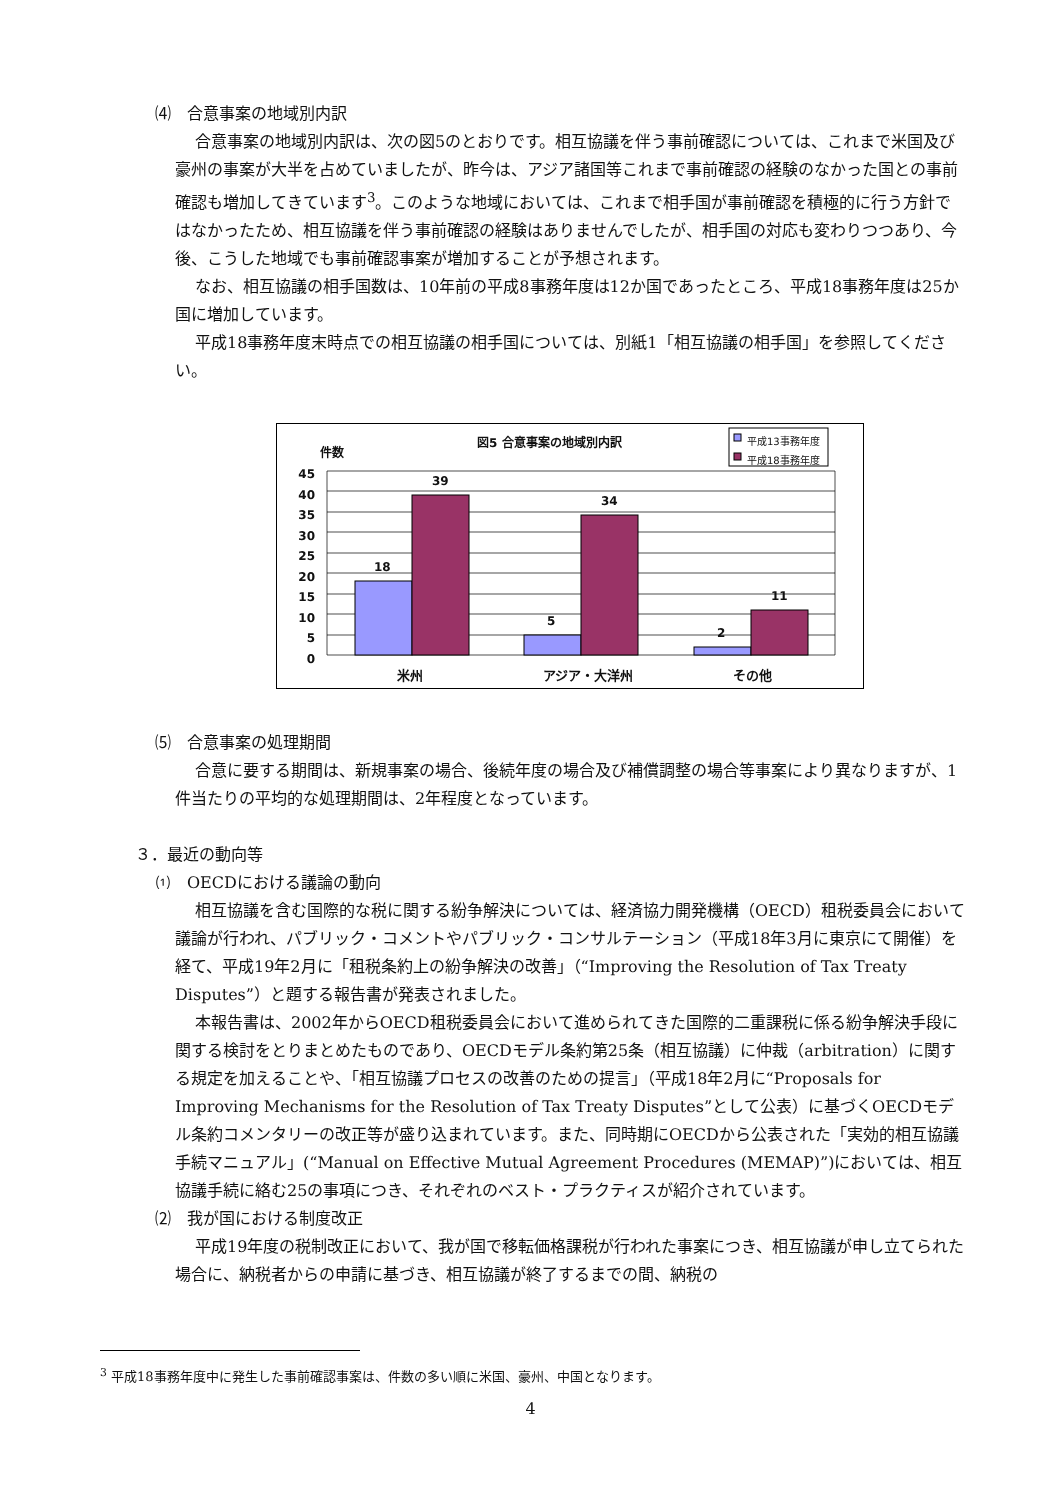⑷　合意事案の地域別内訳
合意事案の地域別内訳は、次の図5のとおりです。相互協議を伴う事前確認については、これまで米国及び豪州の事案が大半を占めていましたが、昨今は、アジア諸国等これまで事前確認の経験のなかった国との事前確認も増加してきています<sup>3</sup>。このような地域においては、これまで相手国が事前確認を積極的に行う方針ではなかったため、相互協議を伴う事前確認の経験はありませんでしたが、相手国の対応も変わりつつあり、今後、こうした地域でも事前確認事案が増加することが予想されます。
なお、相互協議の相手国数は、10年前の平成8事務年度は12か国であったところ、平成18事務年度は25か国に増加しています。
平成18事務年度末時点での相互協議の相手国については、別紙1「相互協議の相手国」を参照してください。
図5 合意事案の地域別内訳
平成13事務年度
平成18事務年度
件数
45 40 35 30 25 20 15 10 5 0
18
39
5
34
2
11
米州 アジア・大洋州 その他
⑸　合意事案の処理期間
合意に要する期間は、新規事案の場合、後続年度の場合及び補償調整の場合等事案により異なりますが、1件当たりの平均的な処理期間は、2年程度となっています。
３．最近の動向等
⑴　OECDにおける議論の動向
相互協議を含む国際的な税に関する紛争解決については、経済協力開発機構（OECD）租税委員会において議論が行われ、パブリック・コメントやパブリック・コンサルテーション（平成18年3月に東京にて開催）を経て、平成19年2月に「租税条約上の紛争解決の改善」（“Improving the Resolution of Tax Treaty Disputes”）と題する報告書が発表されました。
本報告書は、2002年からOECD租税委員会において進められてきた国際的二重課税に係る紛争解決手段に関する検討をとりまとめたものであり、OECDモデル条約第25条（相互協議）に仲裁（arbitration）に関する規定を加えることや、「相互協議プロセスの改善のための提言」（平成18年2月に“Proposals for Improving Mechanisms for the Resolution of Tax Treaty Disputes”として公表）に基づくOECDモデル条約コメンタリーの改正等が盛り込まれています。また、同時期にOECDから公表された「実効的相互協議手続マニュアル」(“Manual on Effective Mutual Agreement Procedures (MEMAP)”)においては、相互協議手続に絡む25の事項につき、それぞれのベスト・プラクティスが紹介されています。
⑵　我が国における制度改正
平成19年度の税制改正において、我が国で移転価格課税が行われた事案につき、相互協議が申し立てられた場合に、納税者からの申請に基づき、相互協議が終了するまでの間、納税の
<sup>3</sup> 平成18事務年度中に発生した事前確認事案は、件数の多い順に米国、豪州、中国となります。
4